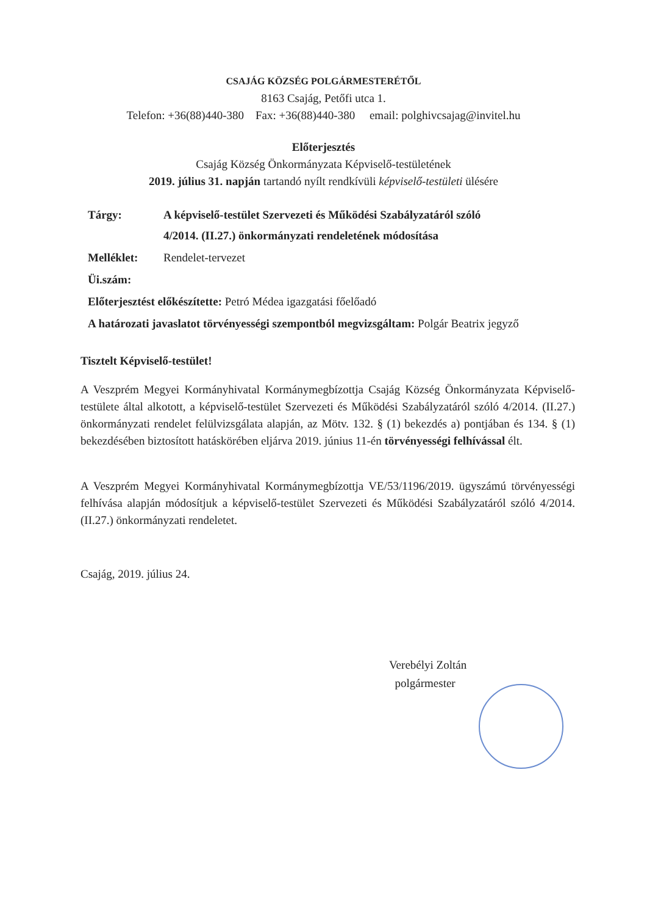CSAJÁG KÖZSÉG POLGÁRMESTERÉTŐL
8163 Csajág, Petőfi utca 1.
Telefon: +36(88)440-380 Fax: +36(88)440-380 email: polghivcsajag@invitel.hu
Előterjesztés
Csajág Község Önkormányzata Képviselő-testületének
2019. július 31. napján tartandó nyílt rendkívüli képviselő-testületi ülésére
| Tárgy: | A képviselő-testület Szervezeti és Működési Szabályzatáról szóló 4/2014. (II.27.) önkormányzati rendeletének módosítása |
| Melléklet: | Rendelet-tervezet |
| Üi.szám: | |
| Előterjesztést előkészítette: Petró Médea igazgatási főelőadó | |
| A határozati javaslatot törvényességi szempontból megvizsgáltam: Polgár Beatrix jegyző | |
Tisztelt Képviselő-testület!
A Veszprém Megyei Kormányhivatal Kormánymegbízottja Csajág Község Önkormányzata Képviselő-testülete által alkotott, a képviselő-testület Szervezeti és Működési Szabályzatáról szóló 4/2014. (II.27.) önkormányzati rendelet felülvizsgálata alapján, az Mötv. 132. § (1) bekezdés a) pontjában és 134. § (1) bekezdésében biztosított hatáskörében eljárva 2019. június 11-én törvényességi felhívással élt.
A Veszprém Megyei Kormányhivatal Kormánymegbízottja VE/53/1196/2019. ügyszámú törvényességi felhívása alapján módosítjuk a képviselő-testület Szervezeti és Működési Szabályzatáról szóló 4/2014. (II.27.) önkormányzati rendeletet.
Csajág, 2019. július 24.
Verebélyi Zoltán
polgármester